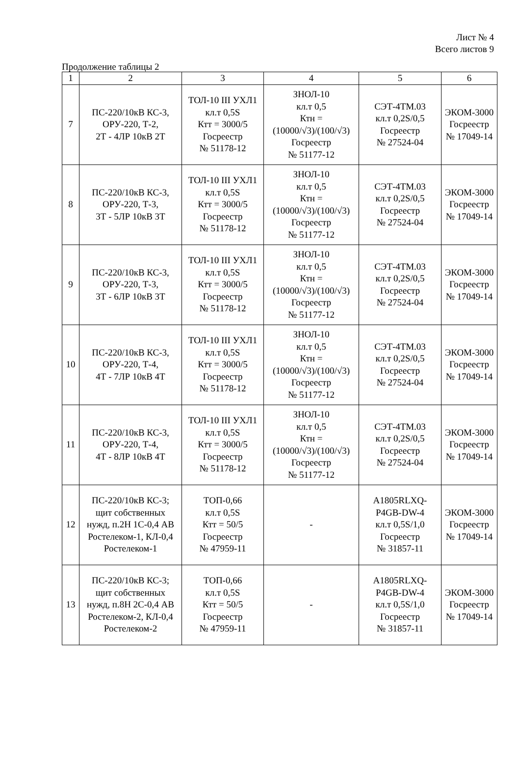Лист № 4
Всего листов 9
Продолжение таблицы 2
| 1 | 2 | 3 | 4 | 5 | 6 |
| --- | --- | --- | --- | --- | --- |
| 7 | ПС-220/10кВ КС-3, ОРУ-220, Т-2, 2Т - 4ЛР 10кВ 2Т | ТОЛ-10 III УХЛ1 кл.т 0,5S Ктт = 3000/5 Госреестр № 51178-12 | ЗНОЛ-10 кл.т 0,5 Ктн = (10000/√3)/(100/√3) Госреестр № 51177-12 | СЭТ-4ТМ.03 кл.т 0,2S/0,5 Госреестр № 27524-04 | ЭКОМ-3000 Госреестр № 17049-14 |
| 8 | ПС-220/10кВ КС-3, ОРУ-220, Т-3, 3Т - 5ЛР 10кВ 3Т | ТОЛ-10 III УХЛ1 кл.т 0,5S Ктт = 3000/5 Госреестр № 51178-12 | ЗНОЛ-10 кл.т 0,5 Ктн = (10000/√3)/(100/√3) Госреестр № 51177-12 | СЭТ-4ТМ.03 кл.т 0,2S/0,5 Госреестр № 27524-04 | ЭКОМ-3000 Госреестр № 17049-14 |
| 9 | ПС-220/10кВ КС-3, ОРУ-220, Т-3, 3Т - 6ЛР 10кВ 3Т | ТОЛ-10 III УХЛ1 кл.т 0,5S Ктт = 3000/5 Госреестр № 51178-12 | ЗНОЛ-10 кл.т 0,5 Ктн = (10000/√3)/(100/√3) Госреестр № 51177-12 | СЭТ-4ТМ.03 кл.т 0,2S/0,5 Госреестр № 27524-04 | ЭКОМ-3000 Госреестр № 17049-14 |
| 10 | ПС-220/10кВ КС-3, ОРУ-220, Т-4, 4Т - 7ЛР 10кВ 4Т | ТОЛ-10 III УХЛ1 кл.т 0,5S Ктт = 3000/5 Госреестр № 51178-12 | ЗНОЛ-10 кл.т 0,5 Ктн = (10000/√3)/(100/√3) Госреестр № 51177-12 | СЭТ-4ТМ.03 кл.т 0,2S/0,5 Госреестр № 27524-04 | ЭКОМ-3000 Госреестр № 17049-14 |
| 11 | ПС-220/10кВ КС-3, ОРУ-220, Т-4, 4Т - 8ЛР 10кВ 4Т | ТОЛ-10 III УХЛ1 кл.т 0,5S Ктт = 3000/5 Госреестр № 51178-12 | ЗНОЛ-10 кл.т 0,5 Ктн = (10000/√3)/(100/√3) Госреестр № 51177-12 | СЭТ-4ТМ.03 кл.т 0,2S/0,5 Госреестр № 27524-04 | ЭКОМ-3000 Госреестр № 17049-14 |
| 12 | ПС-220/10кВ КС-3; щит собственных нужд, п.2Н 1С-0,4 АВ Ростелеком-1, КЛ-0,4 Ростелеком-1 | ТОП-0,66 кл.т 0,5S Ктт = 50/5 Госреестр № 47959-11 | - | A1805RLXQ- P4GB-DW-4 кл.т 0,5S/1,0 Госреестр № 31857-11 | ЭКОМ-3000 Госреестр № 17049-14 |
| 13 | ПС-220/10кВ КС-3; щит собственных нужд, п.8Н 2С-0,4 АВ Ростелеком-2, КЛ-0,4 Ростелеком-2 | ТОП-0,66 кл.т 0,5S Ктт = 50/5 Госреестр № 47959-11 | - | A1805RLXQ- P4GB-DW-4 кл.т 0,5S/1,0 Госреестр № 31857-11 | ЭКОМ-3000 Госреестр № 17049-14 |